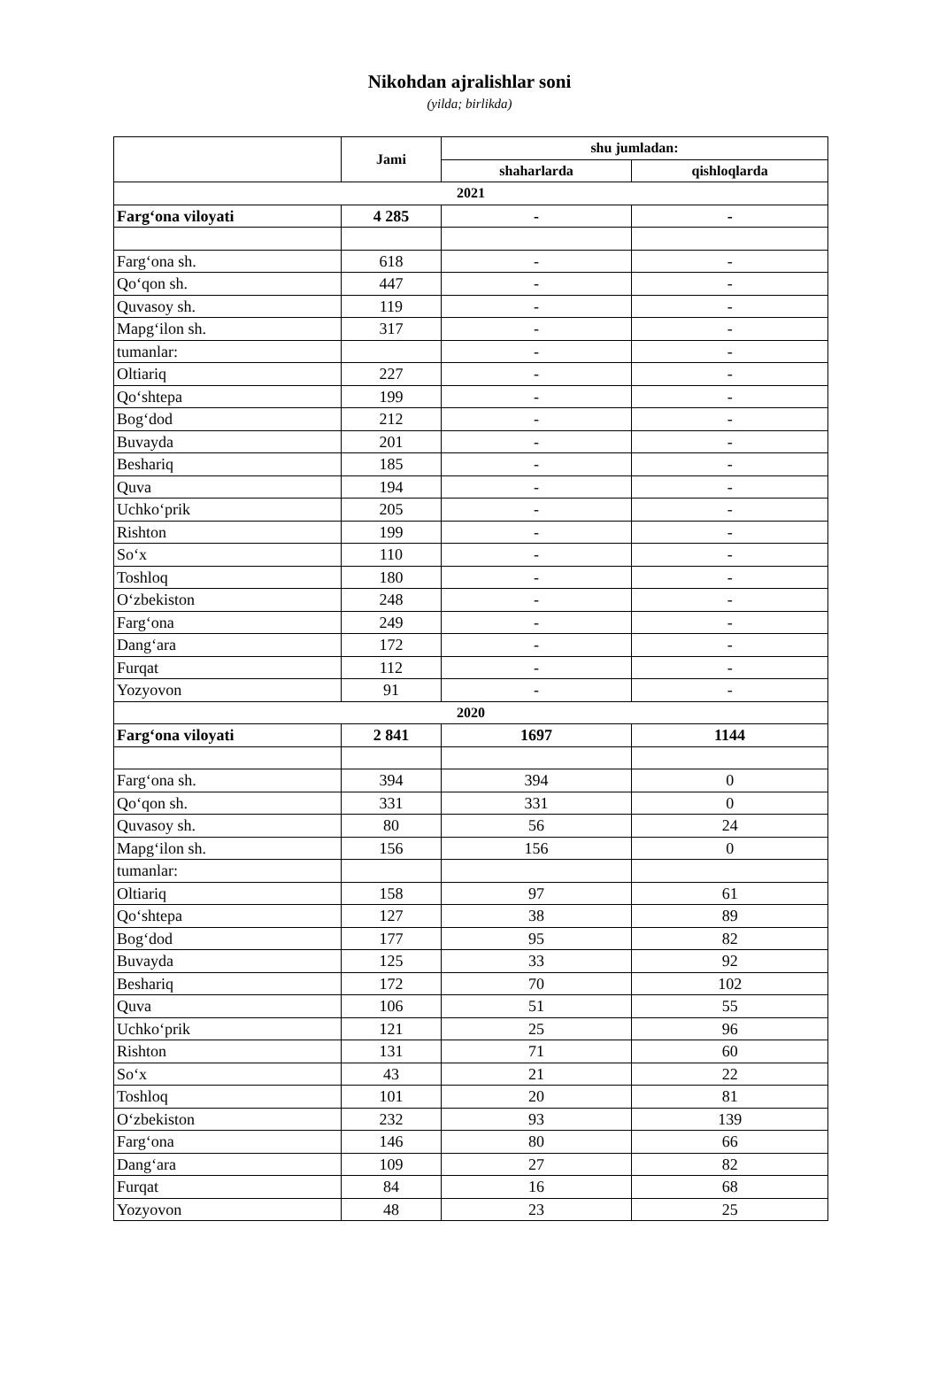Nikohdan ajralishlar soni
(yilda; birlikda)
| | Jami | shu jumladan: | |
| --- | --- | --- | --- |
| | | shaharlarda | qishloqlarda |
| 2021 | | | |
| Farg‘ona viloyati | 4 285 | - | - |
| Farg‘ona sh. | 618 | - | - |
| Qo‘qon sh. | 447 | - | - |
| Quvasoy sh. | 119 | - | - |
| Mapg‘ilon sh. | 317 | - | - |
| tumanlar: | | - | - |
| Oltiariq | 227 | - | - |
| Qo‘shtepa | 199 | - | - |
| Bog‘dod | 212 | - | - |
| Buvayda | 201 | - | - |
| Beshariq | 185 | - | - |
| Quva | 194 | - | - |
| Uchko‘prik | 205 | - | - |
| Rishton | 199 | - | - |
| So‘x | 110 | - | - |
| Toshloq | 180 | - | - |
| O‘zbekiston | 248 | - | - |
| Farg‘ona | 249 | - | - |
| Dang‘ara | 172 | - | - |
| Furqat | 112 | - | - |
| Yozyovon | 91 | - | - |
| 2020 | | | |
| Farg‘ona viloyati | 2 841 | 1697 | 1144 |
| Farg‘ona sh. | 394 | 394 | 0 |
| Qo‘qon sh. | 331 | 331 | 0 |
| Quvasoy sh. | 80 | 56 | 24 |
| Mapg‘ilon sh. | 156 | 156 | 0 |
| tumanlar: | | | |
| Oltiariq | 158 | 97 | 61 |
| Qo‘shtepa | 127 | 38 | 89 |
| Bog‘dod | 177 | 95 | 82 |
| Buvayda | 125 | 33 | 92 |
| Beshariq | 172 | 70 | 102 |
| Quva | 106 | 51 | 55 |
| Uchko‘prik | 121 | 25 | 96 |
| Rishton | 131 | 71 | 60 |
| So‘x | 43 | 21 | 22 |
| Toshloq | 101 | 20 | 81 |
| O‘zbekiston | 232 | 93 | 139 |
| Farg‘ona | 146 | 80 | 66 |
| Dang‘ara | 109 | 27 | 82 |
| Furqat | 84 | 16 | 68 |
| Yozyovon | 48 | 23 | 25 |